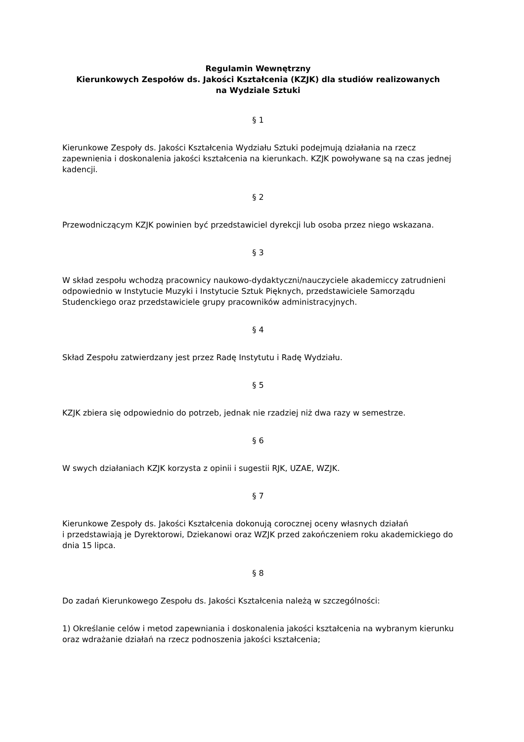Regulamin Wewnętrzny
Kierunkowych Zespołów ds. Jakości Kształcenia (KZJK) dla studiów realizowanych
na Wydziale Sztuki
§ 1
Kierunkowe Zespoły ds. Jakości Kształcenia Wydziału Sztuki podejmują działania na rzecz zapewnienia i doskonalenia jakości kształcenia na kierunkach. KZJK powoływane są na czas jednej kadencji.
§ 2
Przewodniczącym KZJK powinien być przedstawiciel dyrekcji lub osoba przez niego wskazana.
§ 3
W skład zespołu wchodzą pracownicy naukowo-dydaktyczni/nauczyciele akademiccy zatrudnieni odpowiednio w Instytucie Muzyki i Instytucie Sztuk Pięknych, przedstawiciele Samorządu Studenckiego oraz przedstawiciele grupy pracowników administracyjnych.
§ 4
Skład Zespołu zatwierdzany jest przez Radę Instytutu i Radę Wydziału.
§ 5
KZJK zbiera się odpowiednio do potrzeb, jednak nie rzadziej niż dwa razy w semestrze.
§ 6
W swych działaniach KZJK korzysta z opinii i sugestii RJK, UZAE, WZJK.
§ 7
Kierunkowe Zespoły ds. Jakości Kształcenia dokonują corocznej oceny własnych działań
i przedstawiają je Dyrektorowi, Dziekanowi oraz WZJK przed zakończeniem roku akademickiego do dnia 15 lipca.
§ 8
Do zadań Kierunkowego Zespołu ds. Jakości Kształcenia należą w szczególności:
1) Określanie celów i metod zapewniania i doskonalenia jakości kształcenia na wybranym kierunku oraz wdrażanie działań na rzecz podnoszenia jakości kształcenia;